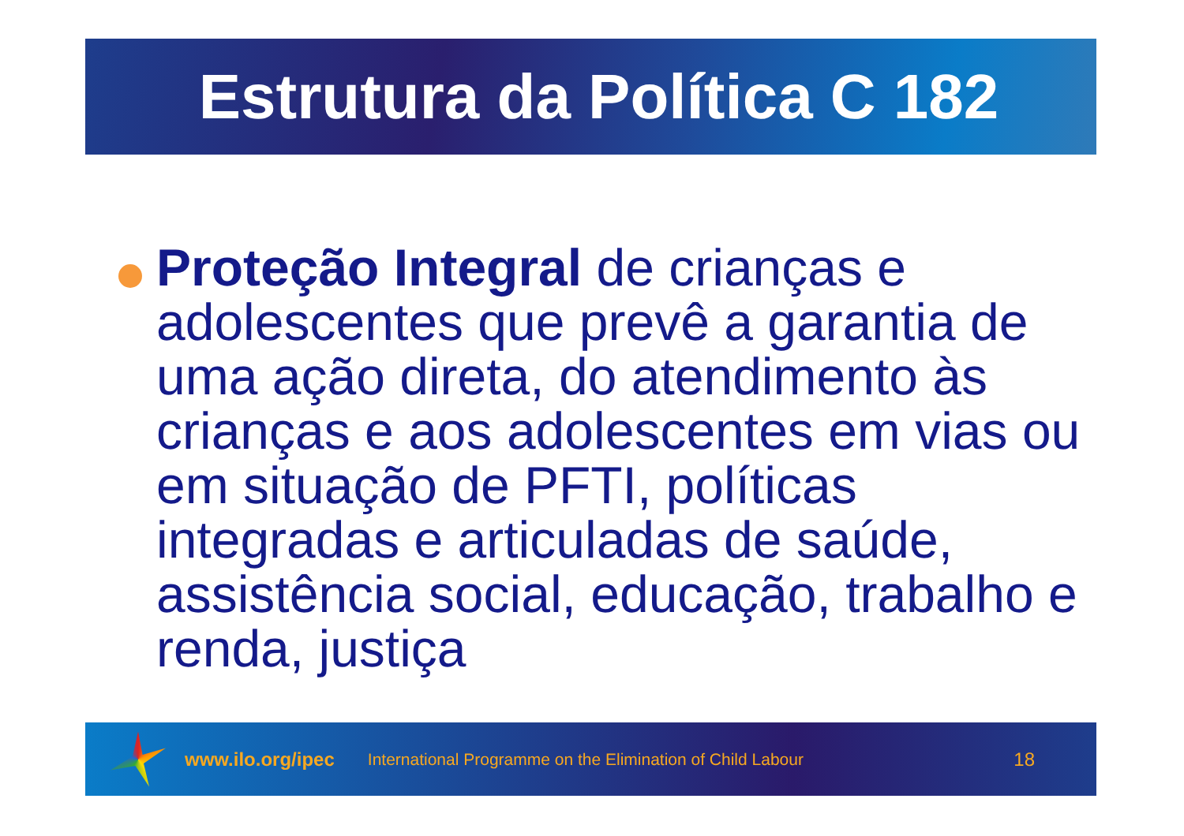Estrutura da Política C 182
Proteção Integral de crianças e adolescentes que prevê a garantia de uma ação direta, do atendimento às crianças e aos adolescentes em vias ou em situação de PFTI, políticas integradas e articuladas de saúde, assistência social, educação, trabalho e renda, justiça
www.ilo.org/ipec International Programme on the Elimination of Child Labour 18